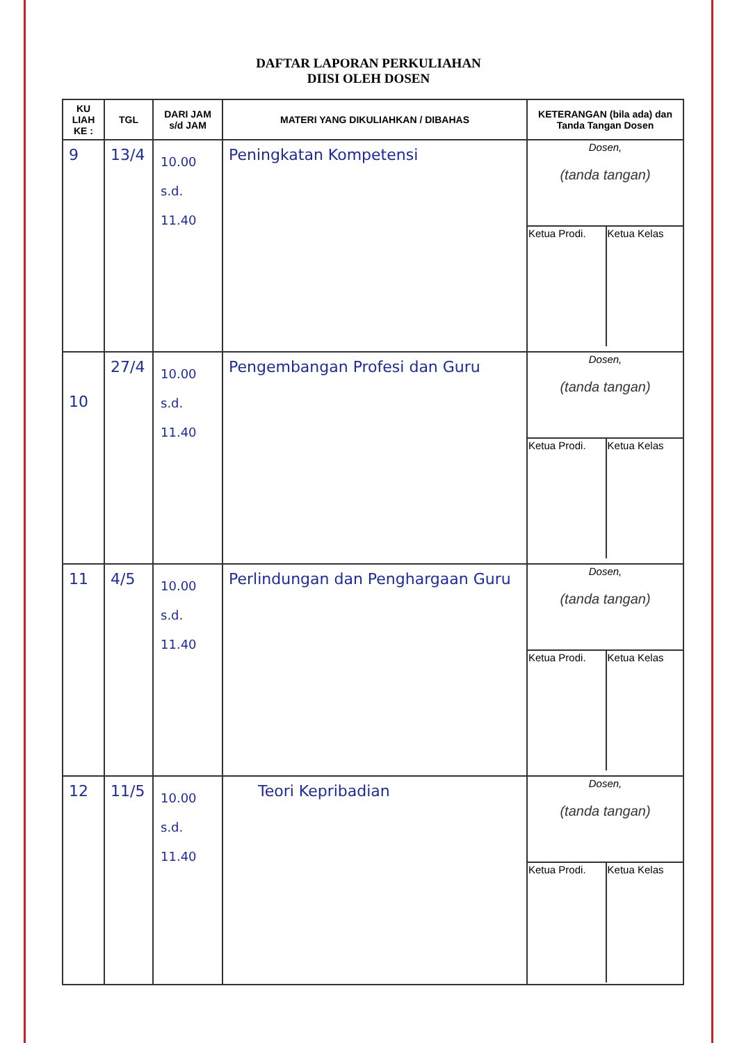DAFTAR LAPORAN PERKULIAHAN
DIISI OLEH DOSEN
| KU LIAH KE : | TGL | DARI JAM s/d JAM | MATERI YANG DIKULIAHKAN / DIBAHAS | KETERANGAN (bila ada) dan Tanda Tangan Dosen |
| --- | --- | --- | --- | --- |
| 9 | 13/4 | 10.00 s.d. 11.40 | Peningkatan Kompetensi | / Dosen, (tanda tangan) / / / Ketua Prodi. / Ketua Kelas / |
| 10 | 27/4 | 10.00 s.d. 11.40 | Pengembangan Profesi dan Guru | / Dosen, (tanda tangan) / / / Ketua Prodi. / Ketua Kelas / |
| 11 | 4/5 | 10.00 s.d. 11.40 | Perlindungan dan Penghargaan Guru | / Dosen, (tanda tangan) / / / Ketua Prodi. / Ketua Kelas / |
| 12 | 11/5 | 10.00 s.d. 11.40 | Teori Kepribadian | / Dosen, (tanda tangan) / / / Ketua Prodi. / Ketua Kelas / |